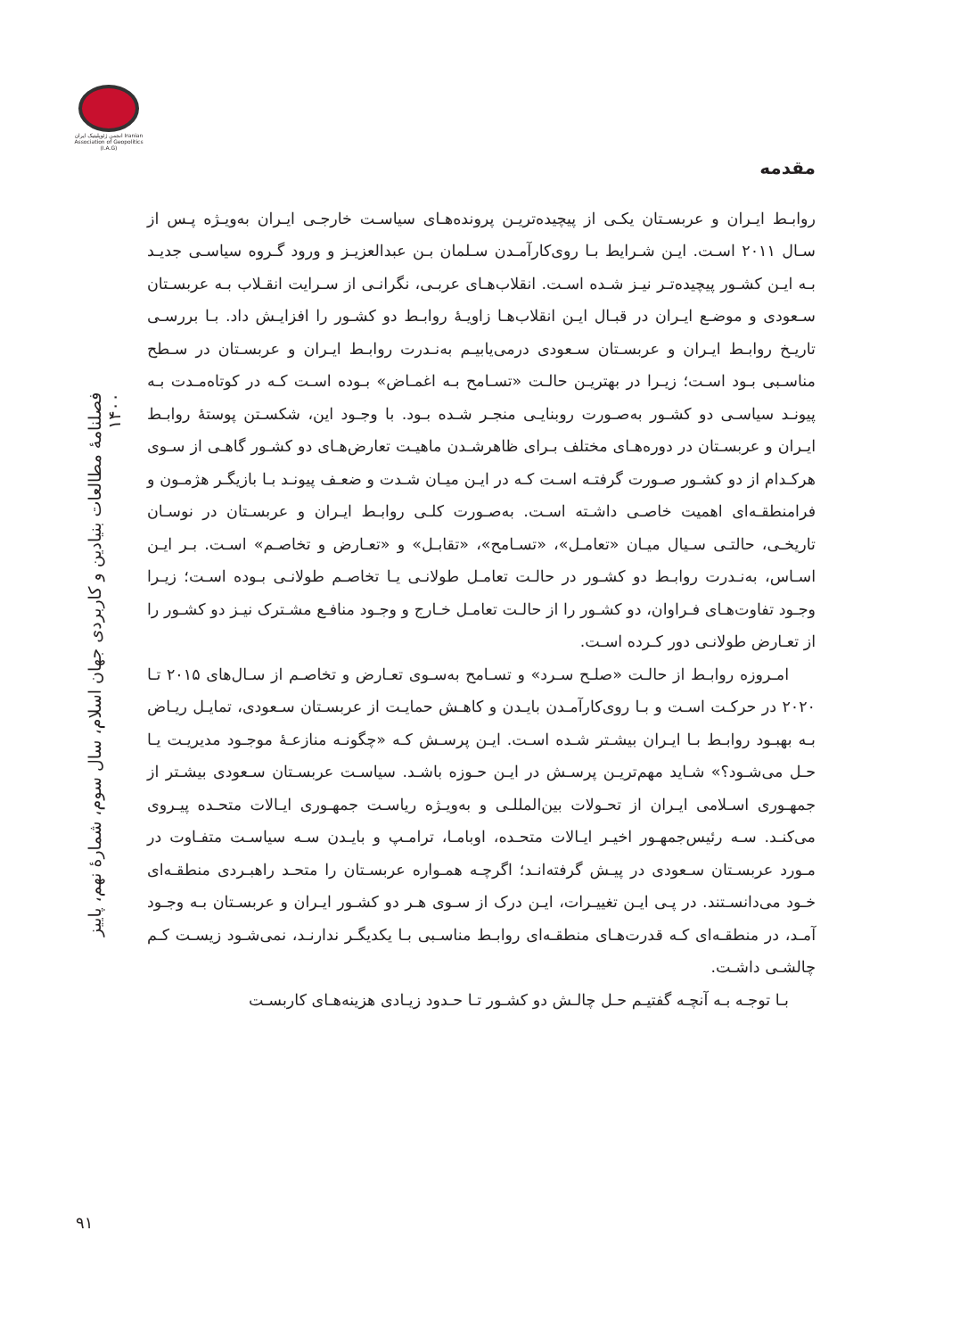انجمن ژئوپلیتیک ایران Iranian Association of Geopolitics (I.A.G)
فصلنامۀ مطالعات بنیادین و کاربردی جهان اسلام، سال سوم، شمارۀ نهم، پاییز ۱۴۰۰
۹۱
مقدمه
روابـط ایـران و عربسـتان یکـی از پیچیده‌تریـن پرونده‌هـای سیاسـت خارجـی ایـران به‌ویـژه پـس از سـال ۲۰۱۱ اسـت. ایـن شـرایط بـا روی‌کارآمـدن سـلمان بـن عبدالعزیـز و ورود گـروه سیاسـی جدیـد بـه ایـن کشـور پیچیده‌تـر نیـز شـده اسـت. انقلاب‌هـای عربـی، نگرانـی از سـرایت انقـلاب بـه عربسـتان سـعودی و موضـع ایـران در قبـال ایـن انقلاب‌هـا زاویـۀ روابـط دو کشـور را افزایـش داد. بـا بررسـی تاریـخ روابـط ایـران و عربسـتان سـعودی درمی‌یابیـم به‌نـدرت روابـط ایـران و عربسـتان در سـطح مناسـبی بـود اسـت؛ زیـرا در بهتریـن حالـت «تسـامح بـه اغمـاض» بـوده اسـت کـه در کوتاه‌مـدت بـه پیونـد سیاسـی دو کشـور به‌صـورت روبنایـی منجـر شـده بـود. با وجـود این، شکسـتن پوستۀ روابـط ایـران و عربسـتان در دوره‌هـای مختلف بـرای ظاهرشـدن ماهیـت تعارض‌هـای دو کشـور گاهـی از سـوی هرکـدام از دو کشـور صـورت گرفتـه اسـت کـه در ایـن میـان شـدت و ضعـف پیونـد بـا بازیگـر هژمـون و فرامنطقـه‌ای اهمیت خاصـی داشـته اسـت. به‌صـورت کلـی روابـط ایـران و عربسـتان در نوسـان تاریخـی، حالتـی سـیال میـان «تعامـل»، «تسـامح»، «تقابـل» و «تعـارض و تخاصـم» اسـت. بـر ایـن اسـاس، به‌نـدرت روابـط دو کشـور در حالـت تعامـل طولانـی یـا تخاصـم طولانـی بـوده اسـت؛ زیـرا وجـود تفاوت‌هـای فـراوان، دو کشـور را از حالـت تعامـل خـارج و وجـود منافـع مشـترک نیـز دو کشـور را از تعـارض طولانـی دور کـرده اسـت.
امـروزه روابـط از حالـت «صلـح سـرد» و تسـامح به‌سـوی تعـارض و تخاصـم از سـال‌های ۲۰۱۵ تـا ۲۰۲۰ در حرکـت اسـت و بـا روی‌کارآمـدن بایـدن و کاهـش حمایـت از عربسـتان سـعودی، تمایـل ریـاض بـه بهبـود روابـط بـا ایـران بیشـتر شـده اسـت. ایـن پرسـش کـه «چگونـه منازعـۀ موجـود مدیریـت یـا حـل می‌شـود؟» شـاید مهم‌تریـن پرسـش در ایـن حـوزه باشـد. سیاسـت عربسـتان سـعودی بیشـتر از جمهـوری اسـلامی ایـران از تحـولات بین‌المللـی و به‌ویـژه ریاسـت جمهـوری ایـالات متحـده پیـروی می‌کنـد. سـه رئیس‌جمهـور اخیـر ایـالات متحـده، اوبامـا، ترامـپ و بایـدن سـه سیاسـت متفـاوت در مـورد عربسـتان سـعودی در پیـش گرفته‌انـد؛ اگرچـه همـواره عربسـتان را متحـد راهبـردی منطقـه‌ای خـود می‌دانسـتند. در پـی ایـن تغییـرات، ایـن درک از سـوی هـر دو کشـور ایـران و عربسـتان بـه وجـود آمـد، در منطقـه‌ای کـه قدرت‌هـای منطقـه‌ای روابـط مناسـبی بـا یکدیگـر ندارنـد، نمی‌شـود زیسـت کـم چالشـی داشـت.
بـا توجـه بـه آنچـه گفتیـم حـل چالـش دو کشـور تـا حـدود زیـادی هزینه‌هـای کاربسـت